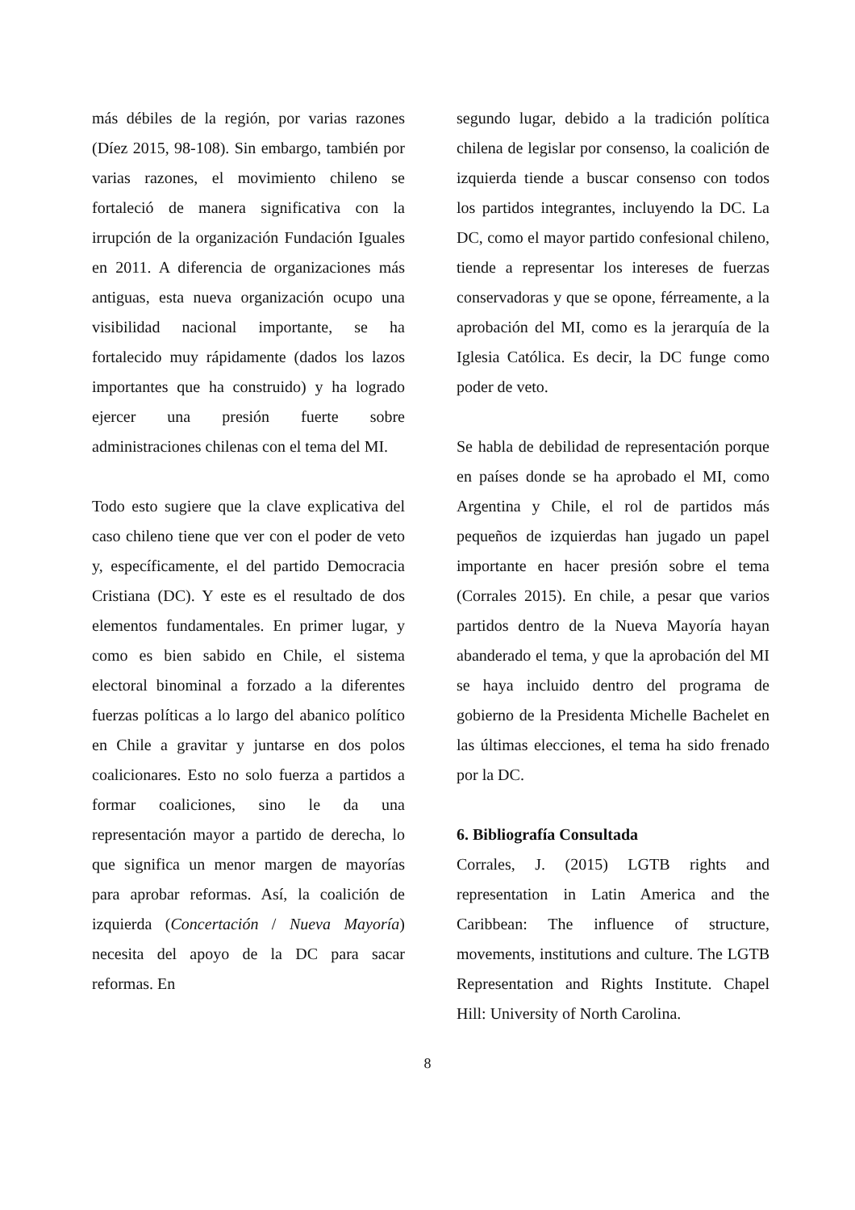más débiles de la región, por varias razones (Díez 2015, 98-108). Sin embargo, también por varias razones, el movimiento chileno se fortaleció de manera significativa con la irrupción de la organización Fundación Iguales en 2011. A diferencia de organizaciones más antiguas, esta nueva organización ocupo una visibilidad nacional importante, se ha fortalecido muy rápidamente (dados los lazos importantes que ha construido) y ha logrado ejercer una presión fuerte sobre administraciones chilenas con el tema del MI.
Todo esto sugiere que la clave explicativa del caso chileno tiene que ver con el poder de veto y, específicamente, el del partido Democracia Cristiana (DC). Y este es el resultado de dos elementos fundamentales. En primer lugar, y como es bien sabido en Chile, el sistema electoral binominal a forzado a la diferentes fuerzas políticas a lo largo del abanico político en Chile a gravitar y juntarse en dos polos coalicionares. Esto no solo fuerza a partidos a formar coaliciones, sino le da una representación mayor a partido de derecha, lo que significa un menor margen de mayorías para aprobar reformas. Así, la coalición de izquierda (Concertación / Nueva Mayoría) necesita del apoyo de la DC para sacar reformas. En
segundo lugar, debido a la tradición política chilena de legislar por consenso, la coalición de izquierda tiende a buscar consenso con todos los partidos integrantes, incluyendo la DC. La DC, como el mayor partido confesional chileno, tiende a representar los intereses de fuerzas conservadoras y que se opone, férreamente, a la aprobación del MI, como es la jerarquía de la Iglesia Católica. Es decir, la DC funge como poder de veto.
Se habla de debilidad de representación porque en países donde se ha aprobado el MI, como Argentina y Chile, el rol de partidos más pequeños de izquierdas han jugado un papel importante en hacer presión sobre el tema (Corrales 2015). En chile, a pesar que varios partidos dentro de la Nueva Mayoría hayan abanderado el tema, y que la aprobación del MI se haya incluido dentro del programa de gobierno de la Presidenta Michelle Bachelet en las últimas elecciones, el tema ha sido frenado por la DC.
6. Bibliografía Consultada
Corrales, J. (2015) LGTB rights and representation in Latin America and the Caribbean: The influence of structure, movements, institutions and culture. The LGTB Representation and Rights Institute. Chapel Hill: University of North Carolina.
8